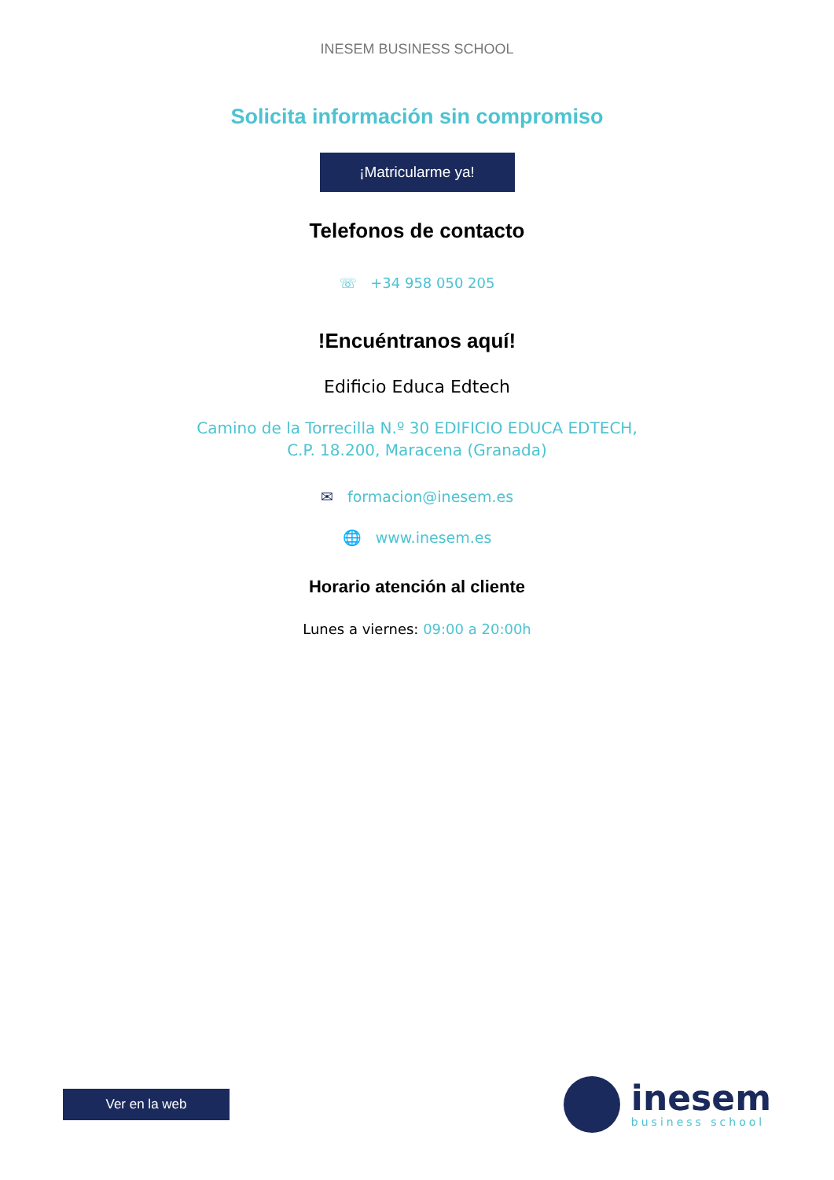INESEM BUSINESS SCHOOL
Solicita información sin compromiso
¡Matricularme ya!
Telefonos de contacto
☏ +34 958 050 205
!Encuéntranos aquí!
Edificio Educa Edtech
Camino de la Torrecilla N.º 30 EDIFICIO EDUCA EDTECH,
C.P. 18.200, Maracena (Granada)
✉ formacion@inesem.es
🌐 www.inesem.es
Horario atención al cliente
Lunes a viernes: 09:00 a 20:00h
Ver en la web
inesem
business school